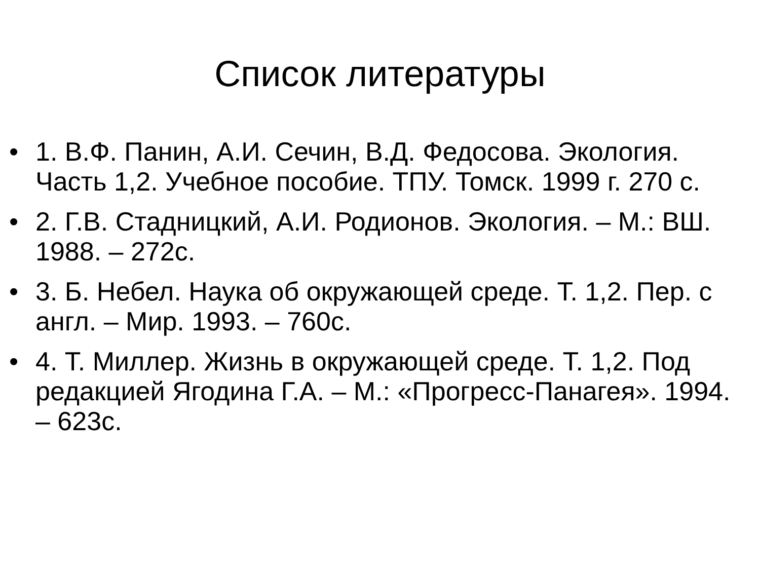Список литературы
• 1. В.Ф. Панин, А.И. Сечин, В.Д. Федосова. Экология. Часть 1,2. Учебное пособие. ТПУ. Томск. 1999 г. 270 с.
• 2. Г.В. Стадницкий, А.И. Родионов. Экология. – М.: ВШ. 1988. – 272с.
• 3. Б. Небел. Наука об окружающей среде. Т. 1,2. Пер. с англ. – Мир. 1993. – 760с.
• 4. Т. Миллер. Жизнь в окружающей среде. Т. 1,2. Под редакцией Ягодина Г.А. – М.: «Прогресс-Панагея». 1994. – 623с.